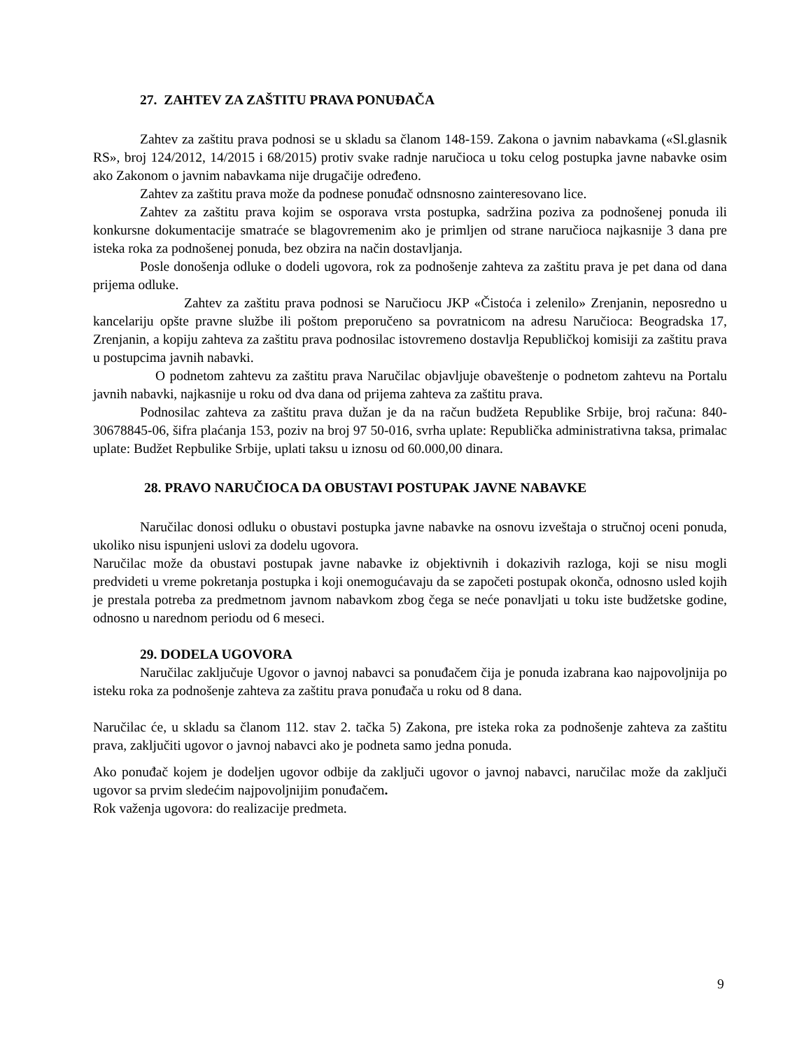27. ZAHTEV ZA ZAŠTITU PRAVA PONUĐAČA
Zahtev za zaštitu prava podnosi se u skladu sa članom 148-159. Zakona o javnim nabavkama («Sl.glasnik RS», broj 124/2012, 14/2015 i 68/2015) protiv svake radnje naručioca u toku celog postupka javne nabavke osim ako Zakonom o javnim nabavkama nije drugačije određeno.
Zahtev za zaštitu prava može da podnese ponuđač odnsnosno zainteresovano lice.
Zahtev za zaštitu prava kojim se osporava vrsta postupka, sadržina poziva za podnošenej ponuda ili konkursne dokumentacije smatraće se blagovremenim ako je primljen od strane naručioca najkasnije 3 dana pre isteka roka za podnošenej ponuda, bez obzira na način dostavljanja.
Posle donošenja odluke o dodeli ugovora, rok za podnošenje zahteva za zaštitu prava je pet dana od dana prijema odluke.
Zahtev za zaštitu prava podnosi se Naručiocu JKP «Čistoća i zelenilo» Zrenjanin, neposredno u kancelariju opšte pravne službe ili poštom preporučeno sa povratnicom na adresu Naručioca: Beogradska 17, Zrenjanin, a kopiju zahteva za zaštitu prava podnosilac istovremeno dostavlja Republičkoj komisiji za zaštitu prava u postupcima javnih nabavki.
O podnetom zahtevu za zaštitu prava Naručilac objavljuje obaveštenje o podnetom zahtevu na Portalu javnih nabavki, najkasnije u roku od dva dana od prijema zahteva za zaštitu prava.
Podnosilac zahteva za zaštitu prava dužan je da na račun budžeta Republike Srbije, broj računa: 840-30678845-06, šifra plaćanja 153, poziv na broj 97 50-016, svrha uplate: Republička administrativna taksa, primalac uplate: Budžet Repbulike Srbije, uplati taksu u iznosu od 60.000,00 dinara.
28. PRAVO NARUČIOCA DA OBUSTAVI POSTUPAK JAVNE NABAVKE
Naručilac donosi odluku o obustavi postupka javne nabavke na osnovu izveštaja o stručnoj oceni ponuda, ukoliko nisu ispunjeni uslovi za dodelu ugovora.
Naručilac može da obustavi postupak javne nabavke iz objektivnih i dokazivih razloga, koji se nisu mogli predvideti u vreme pokretanja postupka i koji onemogućavaju da se započeti postupak okonča, odnosno usled kojih je prestala potreba za predmetnom javnom nabavkom zbog čega se neće ponavljati u toku iste budžetske godine, odnosno u narednom periodu od 6 meseci.
29. DODELA UGOVORA
Naručilac zaključuje Ugovor o javnoj nabavci sa ponuđačem čija je ponuda izabrana kao najpovoljnija po isteku roka za podnošenje zahteva za zaštitu prava ponuđača u roku od 8 dana.
Naručilac će, u skladu sa članom 112. stav 2. tačka 5) Zakona, pre isteka roka za podnošenje zahteva za zaštitu prava, zaključiti ugovor o javnoj nabavci ako je podneta samo jedna ponuda.
Ako ponuđač kojem je dodeljen ugovor odbije da zaključi ugovor o javnoj nabavci, naručilac može da zaključi ugovor sa prvim sledećim najpovoljnijim ponuđačem.
Rok važenja ugovora: do realizacije predmeta.
9